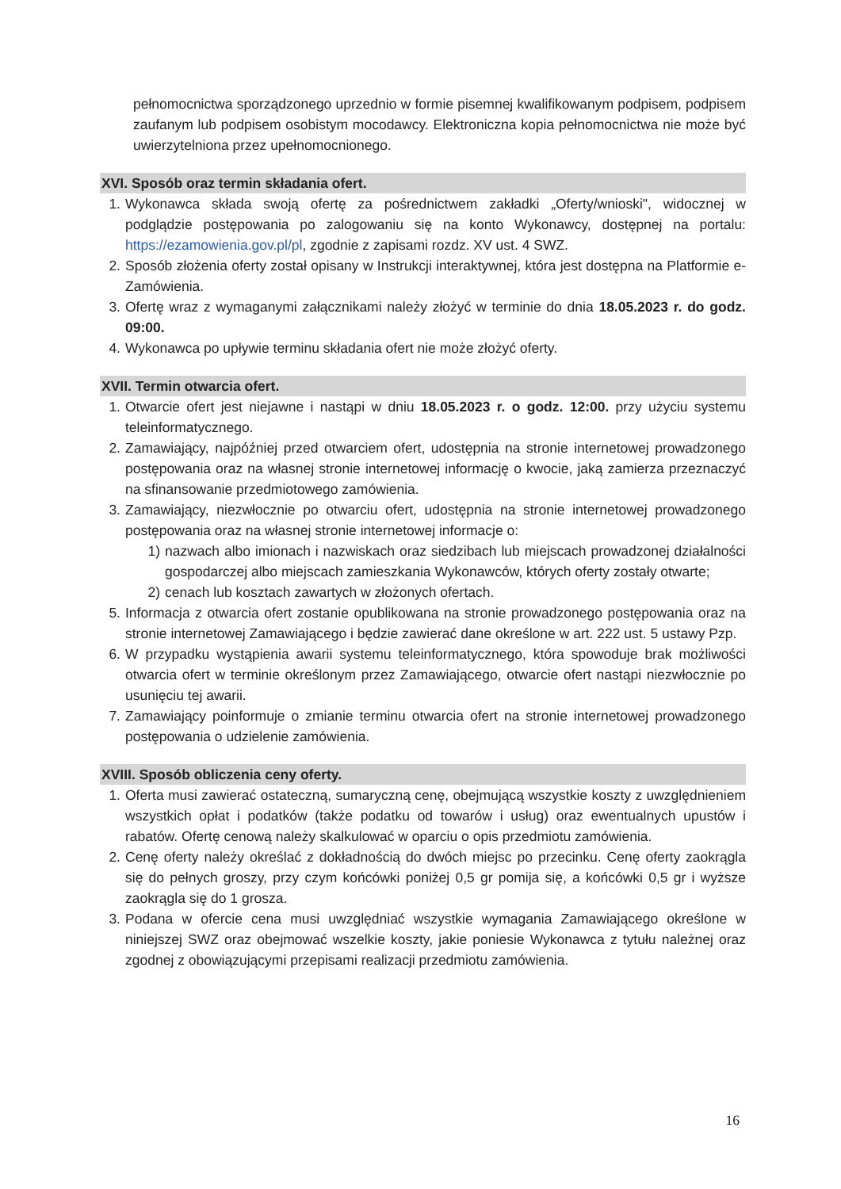pełnomocnictwa sporządzonego uprzednio w formie pisemnej kwalifikowanym podpisem, podpisem zaufanym lub podpisem osobistym mocodawcy. Elektroniczna kopia pełnomocnictwa nie może być uwierzytelniona przez upełnomocnionego.
XVI. Sposób oraz termin składania ofert.
1. Wykonawca składa swoją ofertę za pośrednictwem zakładki „Oferty/wnioski", widocznej w podglądzie postępowania po zalogowaniu się na konto Wykonawcy, dostępnej na portalu: https://ezamowienia.gov.pl/pl, zgodnie z zapisami rozdz. XV ust. 4 SWZ.
2. Sposób złożenia oferty został opisany w Instrukcji interaktywnej, która jest dostępna na Platformie e-Zamówienia.
3. Ofertę wraz z wymaganymi załącznikami należy złożyć w terminie do dnia 18.05.2023 r. do godz. 09:00.
4. Wykonawca po upływie terminu składania ofert nie może złożyć oferty.
XVII. Termin otwarcia ofert.
1. Otwarcie ofert jest niejawne i nastąpi w dniu 18.05.2023 r. o godz. 12:00. przy użyciu systemu teleinformatycznego.
2. Zamawiający, najpóźniej przed otwarciem ofert, udostępnia na stronie internetowej prowadzonego postępowania oraz na własnej stronie internetowej informację o kwocie, jaką zamierza przeznaczyć na sfinansowanie przedmiotowego zamówienia.
3. Zamawiający, niezwłocznie po otwarciu ofert, udostępnia na stronie internetowej prowadzonego postępowania oraz na własnej stronie internetowej informacje o:
1) nazwach albo imionach i nazwiskach oraz siedzibach lub miejscach prowadzonej działalności gospodarczej albo miejscach zamieszkania Wykonawców, których oferty zostały otwarte;
2) cenach lub kosztach zawartych w złożonych ofertach.
5. Informacja z otwarcia ofert zostanie opublikowana na stronie prowadzonego postępowania oraz na stronie internetowej Zamawiającego i będzie zawierać dane określone w art. 222 ust. 5 ustawy Pzp.
6. W przypadku wystąpienia awarii systemu teleinformatycznego, która spowoduje brak możliwości otwarcia ofert w terminie określonym przez Zamawiającego, otwarcie ofert nastąpi niezwłocznie po usunięciu tej awarii.
7. Zamawiający poinformuje o zmianie terminu otwarcia ofert na stronie internetowej prowadzonego postępowania o udzielenie zamówienia.
XVIII. Sposób obliczenia ceny oferty.
1. Oferta musi zawierać ostateczną, sumaryczną cenę, obejmującą wszystkie koszty z uwzględnieniem wszystkich opłat i podatków (także podatku od towarów i usług) oraz ewentualnych upustów i rabatów. Ofertę cenową należy skalkulować w oparciu o opis przedmiotu zamówienia.
2. Cenę oferty należy określać z dokładnością do dwóch miejsc po przecinku. Cenę oferty zaokrągla się do pełnych groszy, przy czym końcówki poniżej 0,5 gr pomija się, a końcówki 0,5 gr i wyższe zaokrągla się do 1 grosza.
3. Podana w ofercie cena musi uwzględniać wszystkie wymagania Zamawiającego określone w niniejszej SWZ oraz obejmować wszelkie koszty, jakie poniesie Wykonawca z tytułu należnej oraz zgodnej z obowiązującymi przepisami realizacji przedmiotu zamówienia.
16